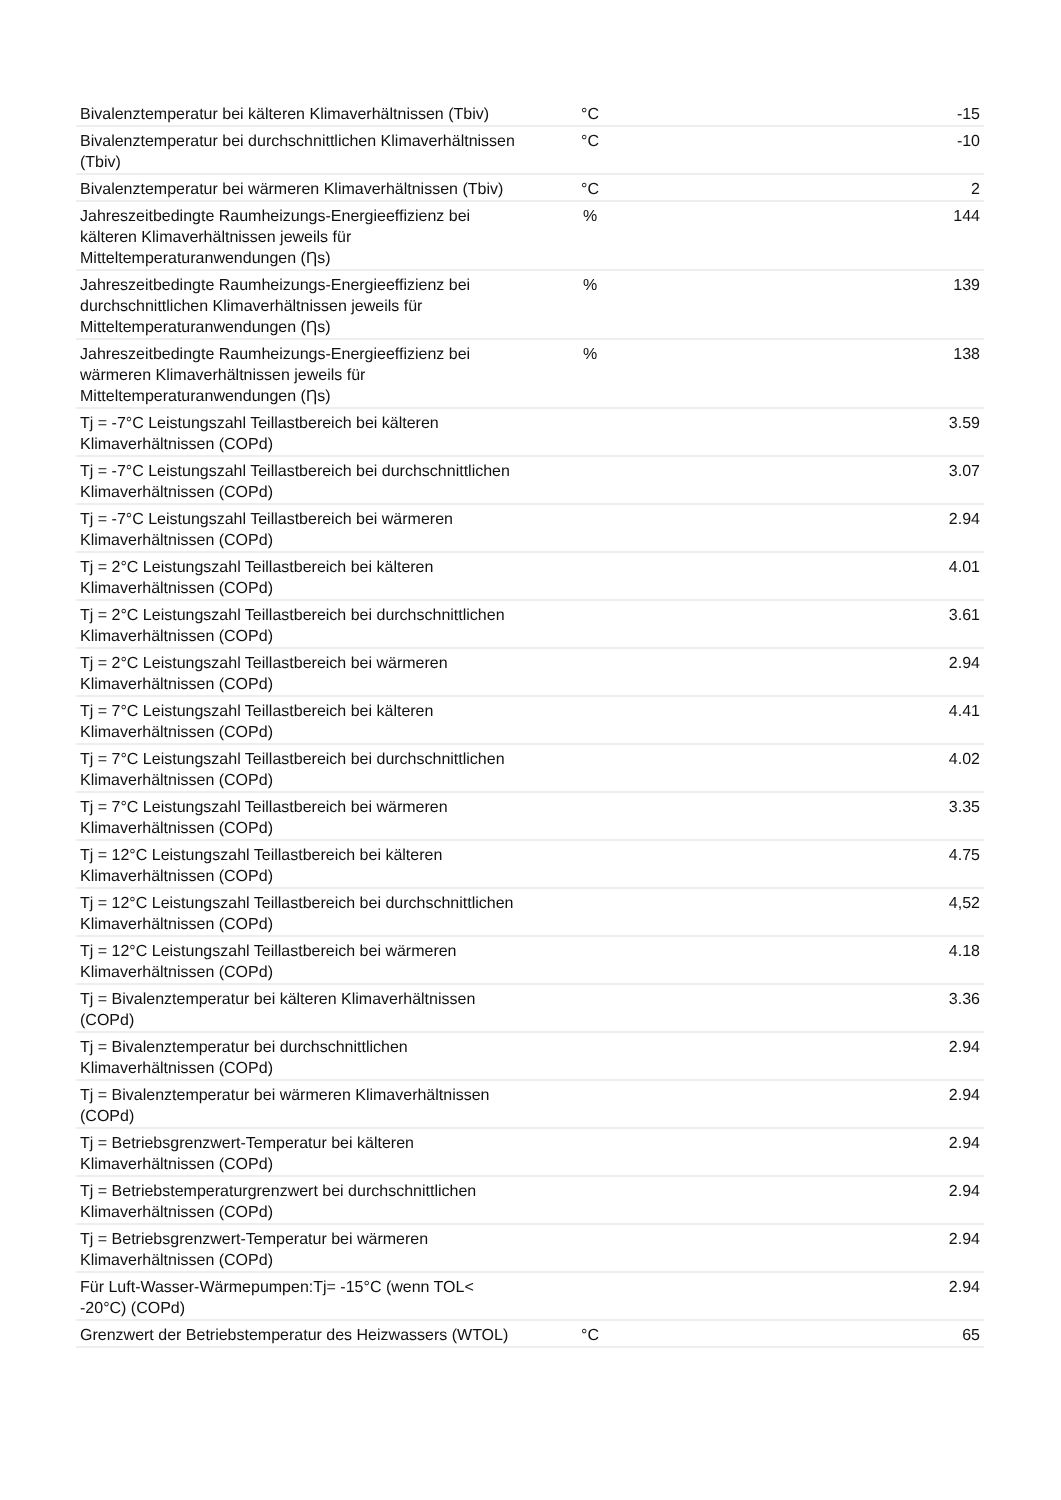| Bivalenztemperatur bei kälteren Klimaverhältnissen (Tbiv) | °C | -15 |
| Bivalenztemperatur bei durchschnittlichen Klimaverhältnissen (Tbiv) | °C | -10 |
| Bivalenztemperatur bei wärmeren Klimaverhältnissen (Tbiv) | °C | 2 |
| Jahreszeitbedingte Raumheizungs-Energieeffizienz bei kälteren Klimaverhältnissen jeweils für Mitteltemperaturanwendungen (Ƞs) | % | 144 |
| Jahreszeitbedingte Raumheizungs-Energieeffizienz bei durchschnittlichen Klimaverhältnissen jeweils für Mitteltemperaturanwendungen (Ƞs) | % | 139 |
| Jahreszeitbedingte Raumheizungs-Energieeffizienz bei wärmeren Klimaverhältnissen jeweils für Mitteltemperaturanwendungen (Ƞs) | % | 138 |
| Tj = -7°C Leistungszahl Teillastbereich bei kälteren Klimaverhältnissen (COPd) | | 3.59 |
| Tj = -7°C Leistungszahl Teillastbereich bei durchschnittlichen Klimaverhältnissen (COPd) | | 3.07 |
| Tj = -7°C Leistungszahl Teillastbereich bei wärmeren Klimaverhältnissen (COPd) | | 2.94 |
| Tj = 2°C Leistungszahl Teillastbereich bei kälteren Klimaverhältnissen (COPd) | | 4.01 |
| Tj = 2°C Leistungszahl Teillastbereich bei durchschnittlichen Klimaverhältnissen (COPd) | | 3.61 |
| Tj = 2°C Leistungszahl Teillastbereich bei wärmeren Klimaverhältnissen (COPd) | | 2.94 |
| Tj = 7°C Leistungszahl Teillastbereich bei kälteren Klimaverhältnissen (COPd) | | 4.41 |
| Tj = 7°C Leistungszahl Teillastbereich bei durchschnittlichen Klimaverhältnissen (COPd) | | 4.02 |
| Tj = 7°C Leistungszahl Teillastbereich bei wärmeren Klimaverhältnissen (COPd) | | 3.35 |
| Tj = 12°C Leistungszahl Teillastbereich bei kälteren Klimaverhältnissen (COPd) | | 4.75 |
| Tj = 12°C Leistungszahl Teillastbereich bei durchschnittlichen Klimaverhältnissen (COPd) | | 4,52 |
| Tj = 12°C Leistungszahl Teillastbereich bei wärmeren Klimaverhältnissen (COPd) | | 4.18 |
| Tj = Bivalenztemperatur bei kälteren Klimaverhältnissen (COPd) | | 3.36 |
| Tj = Bivalenztemperatur bei durchschnittlichen Klimaverhältnissen (COPd) | | 2.94 |
| Tj = Bivalenztemperatur bei wärmeren Klimaverhältnissen (COPd) | | 2.94 |
| Tj = Betriebsgrenzwert-Temperatur bei kälteren Klimaverhältnissen (COPd) | | 2.94 |
| Tj = Betriebstemperaturgrenzwert bei durchschnittlichen Klimaverhältnissen (COPd) | | 2.94 |
| Tj = Betriebsgrenzwert-Temperatur bei wärmeren Klimaverhältnissen (COPd) | | 2.94 |
| Für Luft-Wasser-Wärmepumpen:Tj= -15°C (wenn TOL< -20°C) (COPd) | | 2.94 |
| Grenzwert der Betriebstemperatur des Heizwassers (WTOL) | °C | 65 |